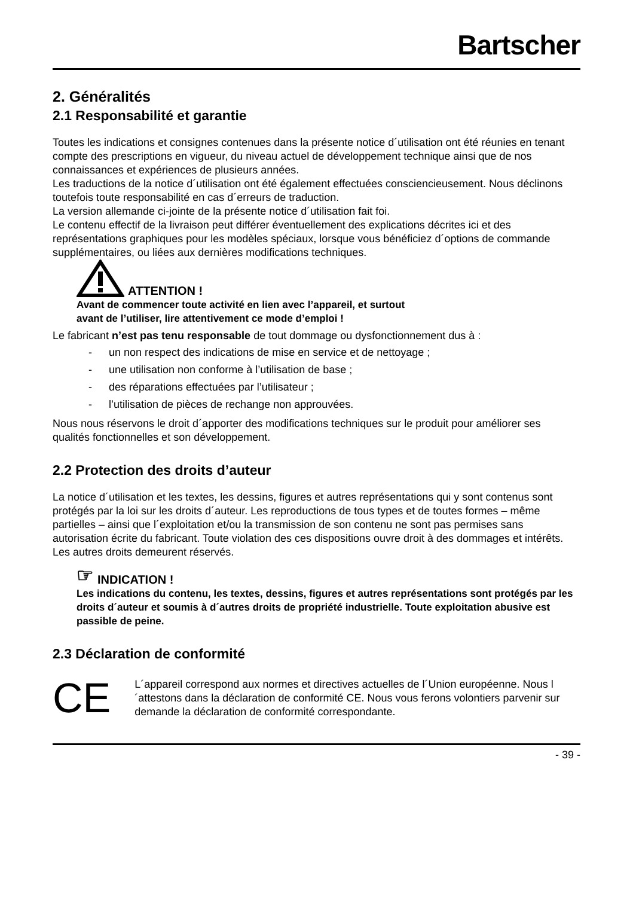Bartscher
2. Généralités
2.1 Responsabilité et garantie
Toutes les indications et consignes contenues dans la présente notice d´utilisation ont été réunies en tenant compte des prescriptions en vigueur, du niveau actuel de développement technique ainsi que de nos connaissances et expériences de plusieurs années.
Les traductions de la notice d´utilisation ont été également effectuées consciencieusement. Nous déclinons toutefois toute responsabilité en cas d´erreurs de traduction.
La version allemande ci-jointe de la présente notice d´utilisation fait foi.
Le contenu effectif de la livraison peut différer éventuellement des explications décrites ici et des représentations graphiques pour les modèles spéciaux, lorsque vous bénéficiez d´options de commande supplémentaires, ou liées aux dernières modifications techniques.
ATTENTION !
Avant de commencer toute activité en lien avec l’appareil, et surtout
avant de l’utiliser, lire attentivement ce mode d’emploi !
Le fabricant n’est pas tenu responsable de tout dommage ou dysfonctionnement dus à :
- un non respect des indications de mise en service et de nettoyage ;
- une utilisation non conforme à l’utilisation de base ;
- des réparations effectuées par l’utilisateur ;
- l’utilisation de pièces de rechange non approuvées.
Nous nous réservons le droit d´apporter des modifications techniques sur le produit pour améliorer ses qualités fonctionnelles et son développement.
2.2 Protection des droits d’auteur
La notice d´utilisation et les textes, les dessins, figures et autres représentations qui y sont contenus sont protégés par la loi sur les droits d´auteur. Les reproductions de tous types et de toutes formes – même partielles – ainsi que l´exploitation et/ou la transmission de son contenu ne sont pas permises sans autorisation écrite du fabricant. Toute violation des ces dispositions ouvre droit à des dommages et intérêts. Les autres droits demeurent réservés.
☞ INDICATION !
Les indications du contenu, les textes, dessins, figures et autres représentations sont protégés par les droits d´auteur et soumis à d´autres droits de propriété industrielle. Toute exploitation abusive est passible de peine.
2.3 Déclaration de conformité
CE
L´appareil correspond aux normes et directives actuelles de l´Union européenne. Nous l´attestons dans la déclaration de conformité CE. Nous vous ferons volontiers parvenir sur demande la déclaration de conformité correspondante.
- 39 -